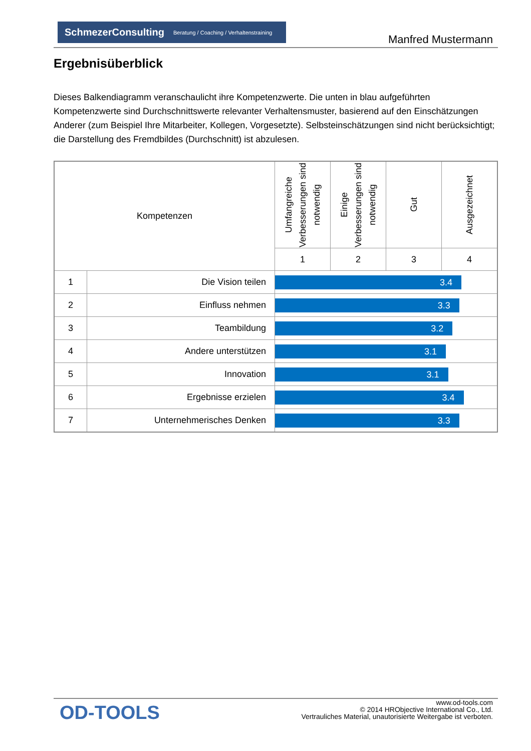SchmezerConsulting Beratung / Coaching / Verhaltenstraining
Manfred Mustermann
Ergebnisüberblick
Dieses Balkendiagramm veranschaulicht ihre Kompetenzwerte. Die unten in blau aufgeführten Kompetenzwerte sind Durchschnittswerte relevanter Verhaltensmuster, basierend auf den Einschätzungen Anderer (zum Beispiel Ihre Mitarbeiter, Kollegen, Vorgesetzte). Selbsteinschätzungen sind nicht berücksichtigt; die Darstellung des Fremdbildes (Durchschnitt) ist abzulesen.
| Kompetenzen | | Umfangreiche Verbesserungen sind notwendig | Einige Verbesserungen sind notwendig | Gut | Ausgezeichnet |
| --- | --- | --- | --- | --- | --- |
| | | 1 | 2 | 3 | 4 |
| 1 | Die Vision teilen | 3.4 | | | |
| 2 | Einfluss nehmen | 3.3 | | | |
| 3 | Teambildung | 3.2 | | | |
| 4 | Andere unterstützen | 3.1 | | | |
| 5 | Innovation | 3.1 | | | |
| 6 | Ergebnisse erzielen | 3.4 | | | |
| 7 | Unternehmerisches Denken | 3.3 | | | |
OD-TOOLS
www.od-tools.com
© 2014 HRObjective International Co., Ltd.
Vertrauliches Material, unautorisierte Weitergabe ist verboten.